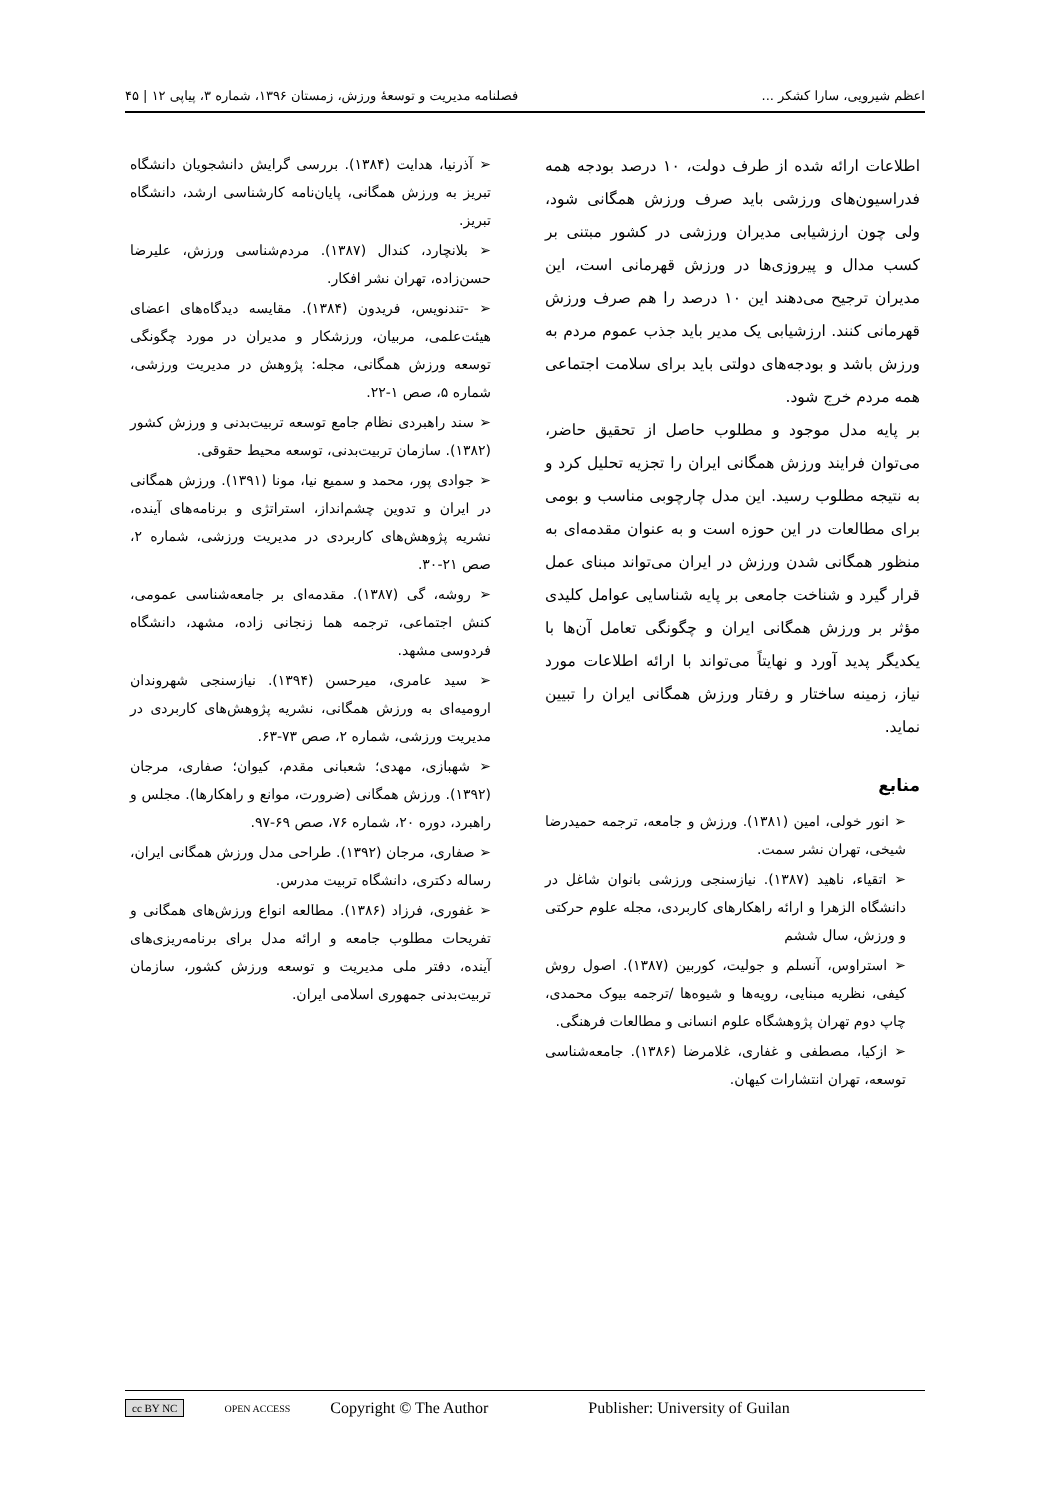اعظم شیرویی، سارا کشکر ... فصلنامه مدیریت و توسعهٔ ورزش، زمستان ۱۳۹۶، شماره ۳، پیاپی ۱۲ | ۴۵
اطلاعات ارائه شده از طرف دولت، ۱۰ درصد بودجه همه فدراسیون‌های ورزشی باید صرف ورزش همگانی شود، ولی چون ارزشیابی مدیران ورزشی در کشور مبتنی بر کسب مدال و پیروزی‌ها در ورزش قهرمانی است، این مدیران ترجیح می‌دهند این ۱۰ درصد را هم صرف ورزش قهرمانی کنند. ارزشیابی یک مدیر باید جذب عموم مردم به ورزش باشد و بودجه‌های دولتی باید برای سلامت اجتماعی همه مردم خرج شود.
بر پایه مدل موجود و مطلوب حاصل از تحقیق حاضر، می‌توان فرایند ورزش همگانی ایران را تجزیه تحلیل کرد و به نتیجه مطلوب رسید. این مدل چارچوبی مناسب و بومی برای مطالعات در این حوزه است و به عنوان مقدمه‌ای به منظور همگانی شدن ورزش در ایران می‌تواند مبنای عمل قرار گیرد و شناخت جامعی بر پایه شناسایی عوامل کلیدی مؤثر بر ورزش همگانی ایران و چگونگی تعامل آن‌ها با یکدیگر پدید آورد و نهایتاً می‌تواند با ارائه اطلاعات مورد نیاز، زمینه ساختار و رفتار ورزش همگانی ایران را تبیین نماید.
منابع
➢ انور خولی، امین (۱۳۸۱). ورزش و جامعه، ترجمه حمیدرضا شیخی، تهران نشر سمت.
➢ اتقیاء، ناهید (۱۳۸۷). نیازسنجی ورزشی بانوان شاغل در دانشگاه الزهرا و ارائه راهکارهای کاربردی، مجله علوم حرکتی و ورزش، سال ششم
➢ استراوس، آنسلم و جولیت، کوربین (۱۳۸۷). اصول روش کیفی، نظریه مبنایی، رویه‌ها و شیوه‌ها /ترجمه بیوک محمدی، چاپ دوم تهران پژوهشگاه علوم انسانی و مطالعات فرهنگی.
➢ ازکیا، مصطفی و غفاری، غلامرضا (۱۳۸۶). جامعه‌شناسی توسعه، تهران انتشارات کیهان.
➢ آذرنیا، هدایت (۱۳۸۴). بررسی گرایش دانشجویان دانشگاه تبریز به ورزش همگانی، پایان‌نامه کارشناسی ارشد، دانشگاه تبریز.
➢ بلانچارد، کندال (۱۳۸۷). مردم‌شناسی ورزش، علیرضا حسن‌زاده، تهران نشر افکار.
➢ -تندنویس، فریدون (۱۳۸۴). مقایسه دیدگاه‌های اعضای هیئت‌علمی، مربیان، ورزشکار و مدیران در مورد چگونگی توسعه ورزش همگانی، مجله: پژوهش در مدیریت ورزشی، شماره ۵، صص ۱-۲۲.
➢ سند راهبردی نظام جامع توسعه تربیت‌بدنی و ورزش کشور (۱۳۸۲). سازمان تربیت‌بدنی، توسعه محیط حقوقی.
➢ جوادی پور، محمد و سمیع نیا، مونا (۱۳۹۱). ورزش همگانی در ایران و تدوین چشم‌انداز، استراتژی و برنامه‌های آینده، نشریه پژوهش‌های کاربردی در مدیریت ورزشی، شماره ۲، صص ۲۱-۳۰.
➢ روشه، گی (۱۳۸۷). مقدمه‌ای بر جامعه‌شناسی عمومی، کنش اجتماعی، ترجمه هما زنجانی زاده، مشهد، دانشگاه فردوسی مشهد.
➢ سید عامری، میرحسن (۱۳۹۴). نیازسنجی شهروندان ارومیه‌ای به ورزش همگانی، نشریه پژوهش‌های کاربردی در مدیریت ورزشی، شماره ۲، صص ۷۳-۶۳.
➢ شهبازی، مهدی؛ شعبانی مقدم، کیوان؛ صفاری، مرجان (۱۳۹۲). ورزش همگانی (ضرورت، موانع و راهکارها). مجلس و راهبرد، دوره ۲۰، شماره ۷۶، صص ۶۹-۹۷.
➢ صفاری، مرجان (۱۳۹۲). طراحی مدل ورزش همگانی ایران، رساله دکتری، دانشگاه تربیت مدرس.
➢ غفوری، فرزاد (۱۳۸۶). مطالعه انواع ورزش‌های همگانی و تفریحات مطلوب جامعه و ارائه مدل برای برنامه‌ریزی‌های آینده، دفتر ملی مدیریت و توسعه ورزش کشور، سازمان تربیت‌بدنی جمهوری اسلامی ایران.
cc BY NC OPEN ACCESS Copyright © The Author Publisher: University of Guilan